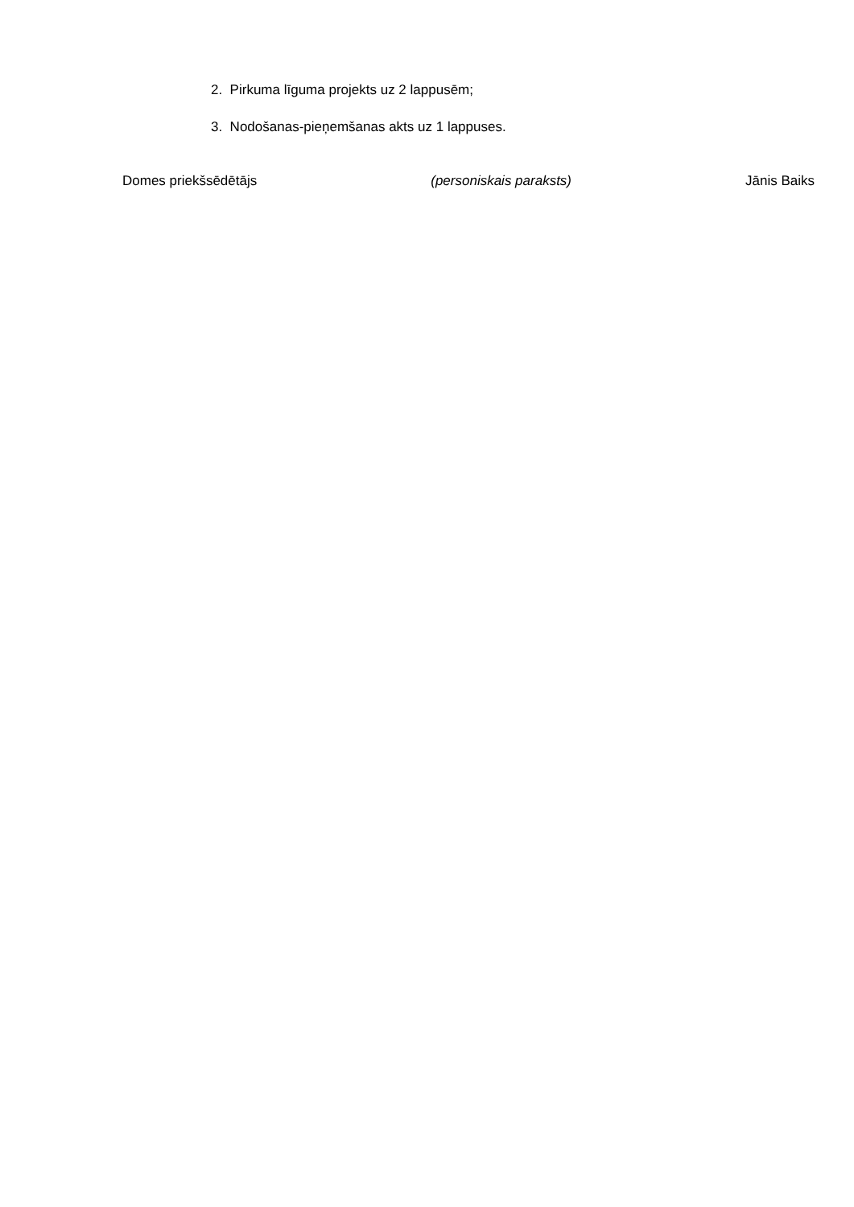2. Pirkuma līguma projekts uz 2 lappusēm;
3. Nodošanas-pieņemšanas akts uz 1 lappuses.
Domes priekšsēdētājs (personiskais paraksts) Jānis Baiks